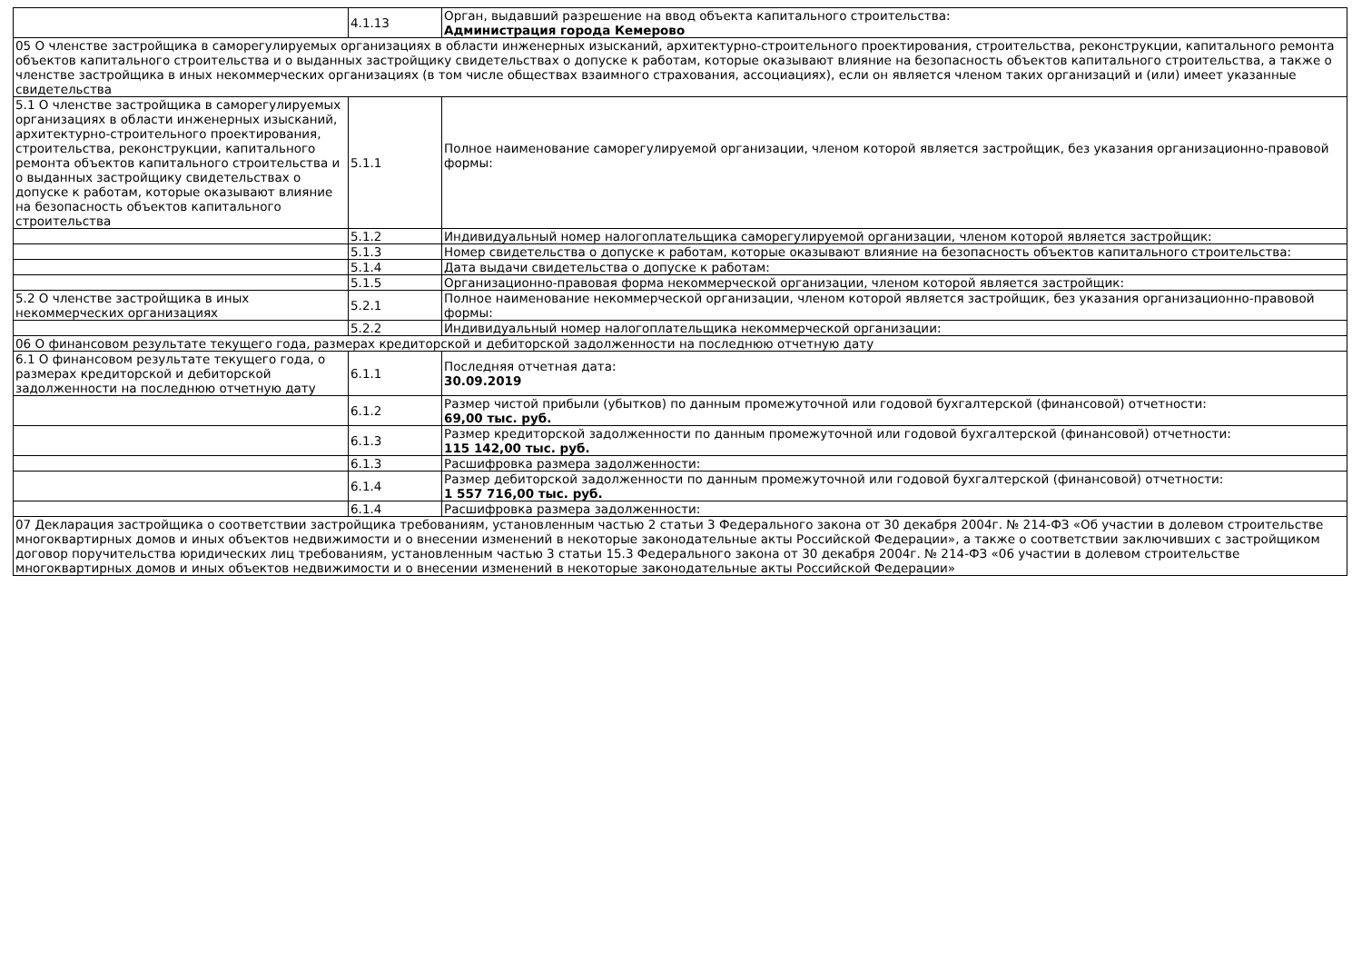| | 4.1.13 | Орган, выдавший разрешение на ввод объекта капитального строительства: Администрация города Кемерово |
| 05 О членстве застройщика в саморегулируемых организациях в области инженерных изысканий, архитектурно-строительного проектирования, строительства, реконструкции, капитального ремонта объектов капитального строительства и о выданных застройщику свидетельствах о допуске к работам, которые оказывают влияние на безопасность объектов капитального строительства, а также о членстве застройщика в иных некоммерческих организациях (в том числе обществах взаимного страхования, ассоциациях), если он является членом таких организаций и (или) имеет указанные свидетельства | | |
| 5.1 О членстве застройщика в саморегулируемых организациях в области инженерных изысканий, архитектурно-строительного проектирования, строительства, реконструкции, капитального ремонта объектов капитального строительства и о выданных застройщику свидетельствах о допуске к работам, которые оказывают влияние на безопасность объектов капитального строительства | 5.1.1 | Полное наименование саморегулируемой организации, членом которой является застройщик, без указания организационно-правовой формы: |
| | 5.1.2 | Индивидуальный номер налогоплательщика саморегулируемой организации, членом которой является застройщик: |
| | 5.1.3 | Номер свидетельства о допуске к работам, которые оказывают влияние на безопасность объектов капитального строительства: |
| | 5.1.4 | Дата выдачи свидетельства о допуске к работам: |
| | 5.1.5 | Организационно-правовая форма некоммерческой организации, членом которой является застройщик: |
| 5.2 О членстве застройщика в иных некоммерческих организациях | 5.2.1 | Полное наименование некоммерческой организации, членом которой является застройщик, без указания организационно-правовой формы: |
| | 5.2.2 | Индивидуальный номер налогоплательщика некоммерческой организации: |
| 06 О финансовом результате текущего года, размерах кредиторской и дебиторской задолженности на последнюю отчетную дату | | |
| 6.1 О финансовом результате текущего года, о размерах кредиторской и дебиторской задолженности на последнюю отчетную дату | 6.1.1 | Последняя отчетная дата: 30.09.2019 |
| | 6.1.2 | Размер чистой прибыли (убытков) по данным промежуточной или годовой бухгалтерской (финансовой) отчетности: 69,00 тыс. руб. |
| | 6.1.3 | Размер кредиторской задолженности по данным промежуточной или годовой бухгалтерской (финансовой) отчетности: 115 142,00 тыс. руб. |
| | 6.1.3 | Расшифровка размера задолженности: |
| | 6.1.4 | Размер дебиторской задолженности по данным промежуточной или годовой бухгалтерской (финансовой) отчетности: 1 557 716,00 тыс. руб. |
| | 6.1.4 | Расшифровка размера задолженности: |
| 07 Декларация застройщика о соответствии застройщика требованиям, установленным частью 2 статьи 3 Федерального закона от 30 декабря 2004г. № 214-ФЗ «Об участии в долевом строительстве многоквартирных домов и иных объектов недвижимости и о внесении изменений в некоторые законодательные акты Российской Федерации», а также о соответствии заключивших с застройщиком договор поручительства юридических лиц требованиям, установленным частью 3 статьи 15.3 Федерального закона от 30 декабря 2004г. № 214-ФЗ «06 участии в долевом строительстве многоквартирных домов и иных объектов недвижимости и о внесении изменений в некоторые законодательные акты Российской Федерации» | | |